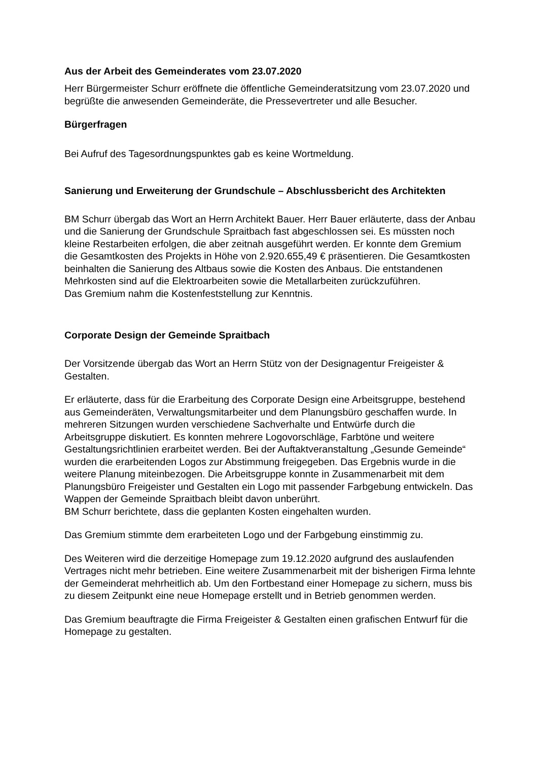Aus der Arbeit des Gemeinderates vom 23.07.2020
Herr Bürgermeister Schurr eröffnete die öffentliche Gemeinderatsitzung vom 23.07.2020 und begrüßte die anwesenden Gemeinderäte, die Pressevertreter und alle Besucher.
Bürgerfragen
Bei Aufruf des Tagesordnungspunktes gab es keine Wortmeldung.
Sanierung und Erweiterung der Grundschule – Abschlussbericht des Architekten
BM Schurr übergab das Wort an Herrn Architekt Bauer. Herr Bauer erläuterte, dass der Anbau und die Sanierung der Grundschule Spraitbach fast abgeschlossen sei. Es müssten noch kleine Restarbeiten erfolgen, die aber zeitnah ausgeführt werden. Er konnte dem Gremium die Gesamtkosten des Projekts in Höhe von 2.920.655,49 € präsentieren. Die Gesamtkosten beinhalten die Sanierung des Altbaus sowie die Kosten des Anbaus. Die entstandenen Mehrkosten sind auf die Elektroarbeiten sowie die Metallarbeiten zurückzuführen.
Das Gremium nahm die Kostenfeststellung zur Kenntnis.
Corporate Design der Gemeinde Spraitbach
Der Vorsitzende übergab das Wort an Herrn Stütz von der Designagentur Freigeister & Gestalten.
Er erläuterte, dass für die Erarbeitung des Corporate Design eine Arbeitsgruppe, bestehend aus Gemeinderäten, Verwaltungsmitarbeiter und dem Planungsbüro geschaffen wurde. In mehreren Sitzungen wurden verschiedene Sachverhalte und Entwürfe durch die Arbeitsgruppe diskutiert. Es konnten mehrere Logovorschläge, Farbtöne und weitere Gestaltungsrichtlinien erarbeitet werden. Bei der Auftaktveranstaltung „Gesunde Gemeinde“ wurden die erarbeitenden Logos zur Abstimmung freigegeben. Das Ergebnis wurde in die weitere Planung miteinbezogen. Die Arbeitsgruppe konnte in Zusammenarbeit mit dem Planungsbüro Freigeister und Gestalten ein Logo mit passender Farbgebung entwickeln. Das Wappen der Gemeinde Spraitbach bleibt davon unberührt.
BM Schurr berichtete, dass die geplanten Kosten eingehalten wurden.
Das Gremium stimmte dem erarbeiteten Logo und der Farbgebung einstimmig zu.
Des Weiteren wird die derzeitige Homepage zum 19.12.2020 aufgrund des auslaufenden Vertrages nicht mehr betrieben. Eine weitere Zusammenarbeit mit der bisherigen Firma lehnte der Gemeinderat mehrheitlich ab. Um den Fortbestand einer Homepage zu sichern, muss bis zu diesem Zeitpunkt eine neue Homepage erstellt und in Betrieb genommen werden.
Das Gremium beauftragte die Firma Freigeister & Gestalten einen grafischen Entwurf für die Homepage zu gestalten.